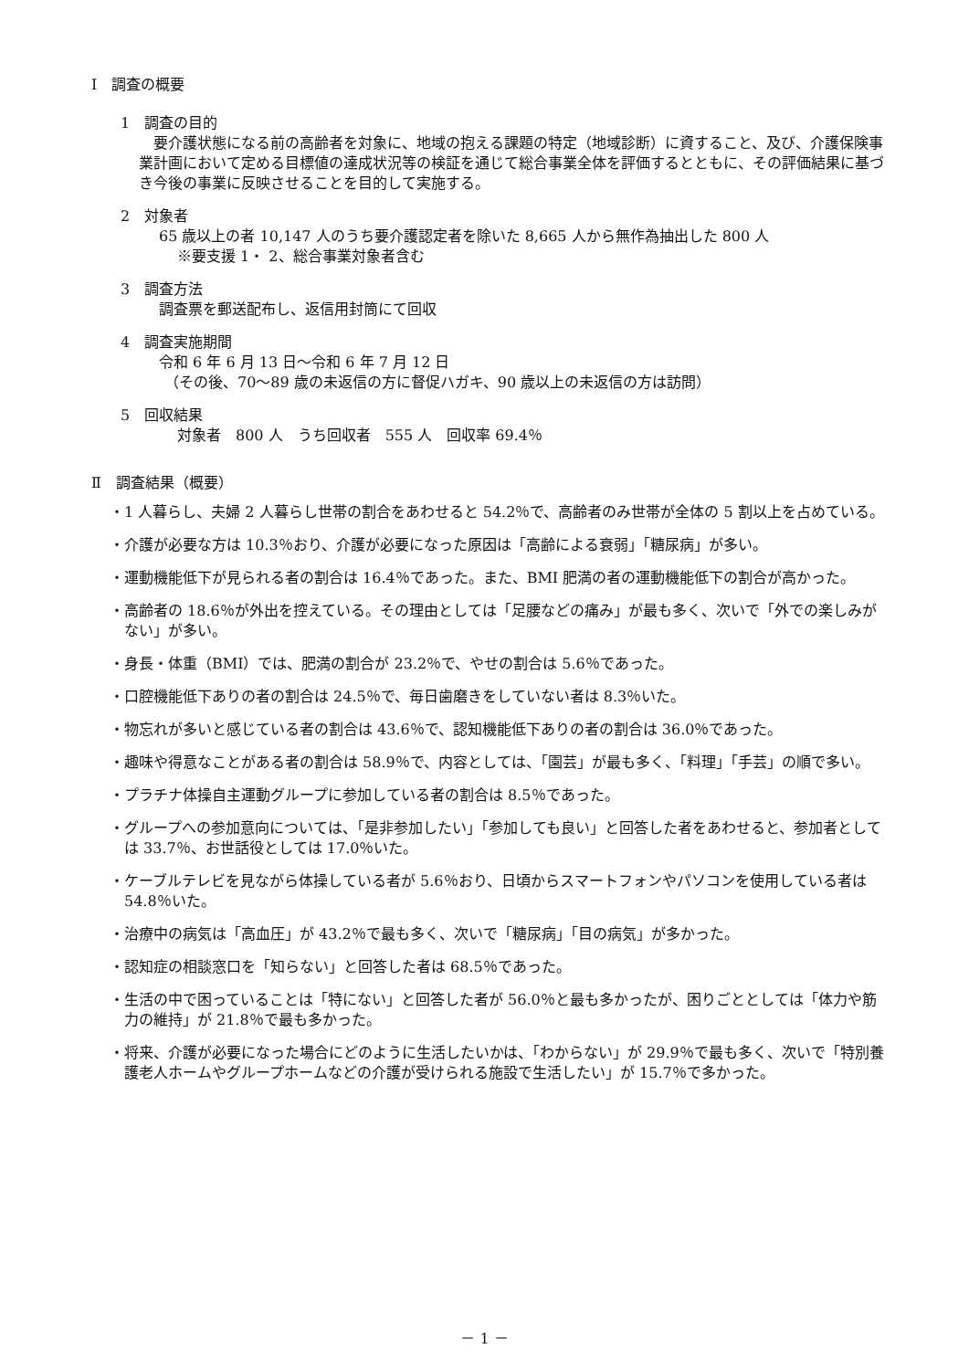Ⅰ　調査の概要
1　調査の目的
要介護状態になる前の高齢者を対象に、地域の抱える課題の特定（地域診断）に資すること、及び、介護保険事業計画において定める目標値の達成状況等の検証を通じて総合事業全体を評価するとともに、その評価結果に基づき今後の事業に反映させることを目的して実施する。
2　対象者
65 歳以上の者 10,147 人のうち要介護認定者を除いた 8,665 人から無作為抽出した 800 人
※要支援 1・ 2、総合事業対象者含む
3　調査方法
調査票を郵送配布し、返信用封筒にて回収
4　調査実施期間
令和 6 年 6 月 13 日～令和 6 年 7 月 12 日
（その後、70～89 歳の未返信の方に督促ハガキ、90 歳以上の未返信の方は訪問）
5　回収結果
対象者　800 人　うち回収者　555 人　回収率 69.4％
Ⅱ　調査結果（概要）
・1 人暮らし、夫婦 2 人暮らし世帯の割合をあわせると 54.2％で、高齢者のみ世帯が全体の 5 割以上を占めている。
・介護が必要な方は 10.3％おり、介護が必要になった原因は「高齢による衰弱」「糖尿病」が多い。
・運動機能低下が見られる者の割合は 16.4％であった。また、BMI 肥満の者の運動機能低下の割合が高かった。
・高齢者の 18.6％が外出を控えている。その理由としては「足腰などの痛み」が最も多く、次いで「外での楽しみがない」が多い。
・身長・体重（BMI）では、肥満の割合が 23.2％で、やせの割合は 5.6％であった。
・口腔機能低下ありの者の割合は 24.5％で、毎日歯磨きをしていない者は 8.3％いた。
・物忘れが多いと感じている者の割合は 43.6％で、認知機能低下ありの者の割合は 36.0％であった。
・趣味や得意なことがある者の割合は 58.9％で、内容としては、「園芸」が最も多く、「料理」「手芸」の順で多い。
・プラチナ体操自主運動グループに参加している者の割合は 8.5％であった。
・グループへの参加意向については、「是非参加したい」「参加しても良い」と回答した者をあわせると、参加者としては 33.7％、お世話役としては 17.0％いた。
・ケーブルテレビを見ながら体操している者が 5.6％おり、日頃からスマートフォンやパソコンを使用している者は 54.8％いた。
・治療中の病気は「高血圧」が 43.2％で最も多く、次いで「糖尿病」「目の病気」が多かった。
・認知症の相談窓口を「知らない」と回答した者は 68.5％であった。
・生活の中で困っていることは「特にない」と回答した者が 56.0％と最も多かったが、困りごととしては「体力や筋力の維持」が 21.8％で最も多かった。
・将来、介護が必要になった場合にどのように生活したいかは、「わからない」が 29.9％で最も多く、次いで「特別養護老人ホームやグループホームなどの介護が受けられる施設で生活したい」が 15.7％で多かった。
－ 1 －